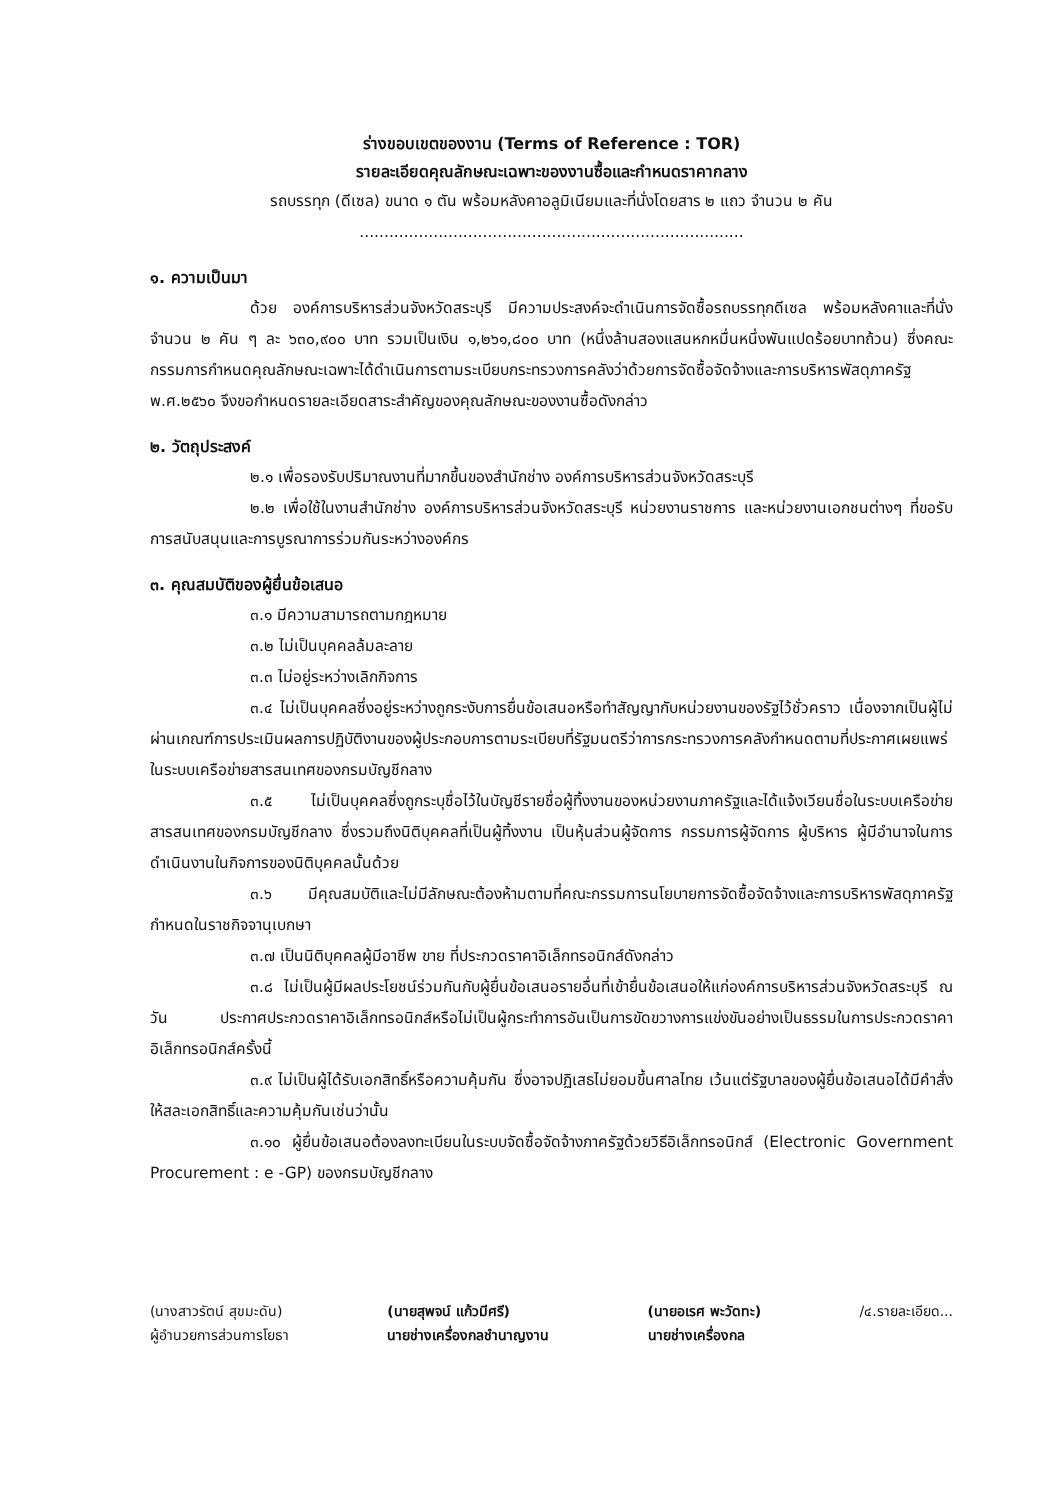ร่างขอบเขตของงาน (Terms of Reference : TOR)
รายละเอียดคุณลักษณะเฉพาะของงานซื้อและกำหนดราคากลาง
รถบรรทุก (ดีเซล) ขนาด ๑ ตัน พร้อมหลังคาอลูมิเนียมและที่นั่งโดยสาร ๒ แถว จำนวน ๒ คัน
..............................................................................
๑. ความเป็นมา
ด้วย องค์การบริหารส่วนจังหวัดสระบุรี มีความประสงค์จะดำเนินการจัดซื้อรถบรรทุกดีเซล พร้อมหลังคาและที่นั่ง จำนวน ๒ คัน ๆ ละ ๖๓๐,๙๐๐ บาท รวมเป็นเงิน ๑,๒๖๑,๘๐๐ บาท (หนึ่งล้านสองแสนหกหมื่นหนึ่งพันแปดร้อยบาทถ้วน) ซึ่งคณะกรรมการกำหนดคุณลักษณะเฉพาะได้ดำเนินการตามระเบียบกระทรวงการคลังว่าด้วยการจัดซื้อจัดจ้างและการบริหารพัสดุภาครัฐ พ.ศ.๒๕๖๐ จึงขอกำหนดรายละเอียดสาระสำคัญของคุณลักษณะของงานซื้อดังกล่าว
๒. วัตถุประสงค์
๒.๑ เพื่อรองรับปริมาณงานที่มากขึ้นของสำนักช่าง องค์การบริหารส่วนจังหวัดสระบุรี
๒.๒ เพื่อใช้ในงานสำนักช่าง องค์การบริหารส่วนจังหวัดสระบุรี หน่วยงานราชการ และหน่วยงานเอกชนต่างๆ ที่ขอรับการสนับสนุนและการบูรณาการร่วมกันระหว่างองค์กร
๓. คุณสมบัติของผู้ยื่นข้อเสนอ
๓.๑ มีความสามารถตามกฎหมาย
๓.๒ ไม่เป็นบุคคลล้มละลาย
๓.๓ ไม่อยู่ระหว่างเลิกกิจการ
๓.๔ ไม่เป็นบุคคลซึ่งอยู่ระหว่างถูกระงับการยื่นข้อเสนอหรือทำสัญญากับหน่วยงานของรัฐไว้ชั่วคราว เนื่องจากเป็นผู้ไม่ผ่านเกณฑ์การประเมินผลการปฏิบัติงานของผู้ประกอบการตามระเบียบที่รัฐมนตรีว่าการกระทรวงการคลังกำหนดตามที่ประกาศเผยแพร่ในระบบเครือข่ายสารสนเทศของกรมบัญชีกลาง
๓.๕ ไม่เป็นบุคคลซึ่งถูกระบุชื่อไว้ในบัญชีรายชื่อผู้ทิ้งงานของหน่วยงานภาครัฐและได้แจ้งเวียนชื่อในระบบเครือข่ายสารสนเทศของกรมบัญชีกลาง ซึ่งรวมถึงนิติบุคคลที่เป็นผู้ทิ้งงาน เป็นหุ้นส่วนผู้จัดการ กรรมการผู้จัดการ ผู้บริหาร ผู้มีอำนาจในการดำเนินงานในกิจการของนิติบุคคลนั้นด้วย
๓.๖ มีคุณสมบัติและไม่มีลักษณะต้องห้ามตามที่คณะกรรมการนโยบายการจัดซื้อจัดจ้างและการบริหารพัสดุภาครัฐกำหนดในราชกิจจานุเบกษา
๓.๗ เป็นนิติบุคคลผู้มีอาชีพ ขาย ที่ประกวดราคาอิเล็กทรอนิกส์ดังกล่าว
๓.๘ ไม่เป็นผู้มีผลประโยชน์ร่วมกันกับผู้ยื่นข้อเสนอรายอื่นที่เข้ายื่นข้อเสนอให้แก่องค์การบริหารส่วนจังหวัดสระบุรี ณ วัน ประกาศประกวดราคาอิเล็กทรอนิกส์หรือไม่เป็นผู้กระทำการอันเป็นการขัดขวางการแข่งขันอย่างเป็นธรรมในการประกวดราคาอิเล็กทรอนิกส์ครั้งนี้
๓.๙ ไม่เป็นผู้ได้รับเอกสิทธิ์หรือความคุ้มกัน ซึ่งอาจปฏิเสธไม่ยอมขึ้นศาลไทย เว้นแต่รัฐบาลของผู้ยื่นข้อเสนอได้มีคำสั่งให้สละเอกสิทธิ์และความคุ้มกันเช่นว่านั้น
๓.๑๐ ผู้ยื่นข้อเสนอต้องลงทะเบียนในระบบจัดซื้อจัดจ้างภาครัฐด้วยวิธีอิเล็กทรอนิกส์ (Electronic Government Procurement : e -GP) ของกรมบัญชีกลาง
(นางสาวรัตน์ สุขมะดัน)
ผู้อำนวยการส่วนการโยธา
(นายสุพจน์ แก้วมีศรี)
นายช่างเครื่องกลชำนาญงาน
(นายอเรศ พะวัดทะ)
นายช่างเครื่องกล
/๔.รายละเอียด...